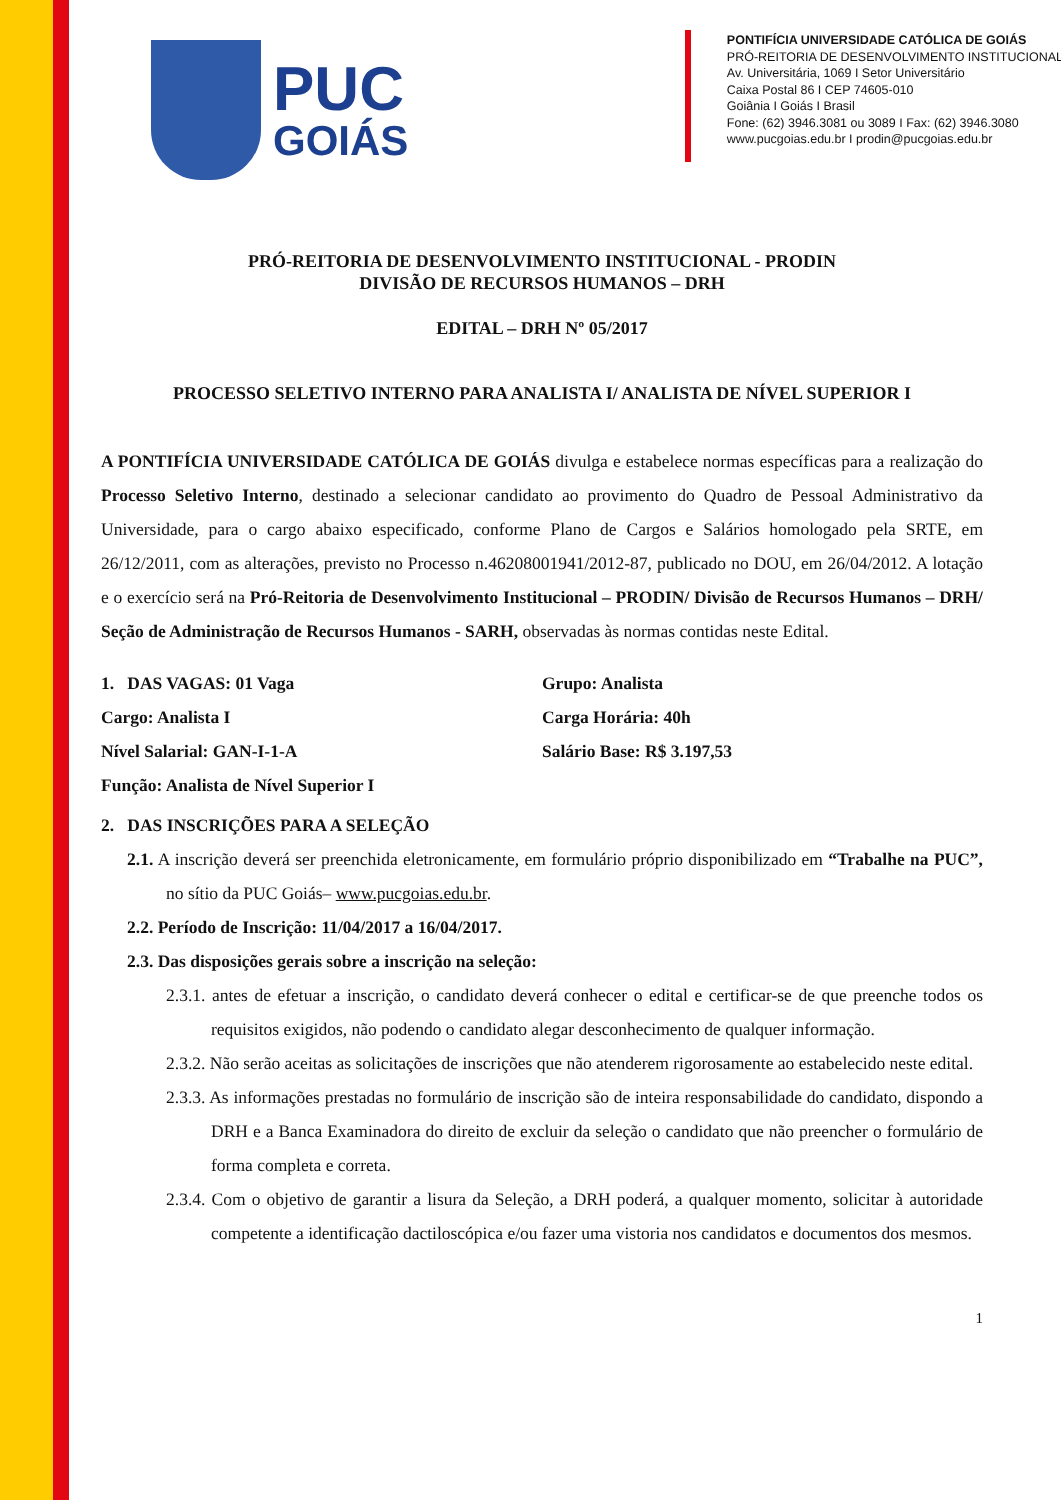PUC
GOIÁS
PONTIFÍCIA UNIVERSIDADE CATÓLICA DE GOIÁS
PRÓ-REITORIA DE DESENVOLVIMENTO INSTITUCIONAL
Av. Universitária, 1069 I Setor Universitário
Caixa Postal 86 I CEP 74605-010
Goiânia I Goiás I Brasil
Fone: (62) 3946.3081 ou 3089 I Fax: (62) 3946.3080
www.pucgoias.edu.br I prodin@pucgoias.edu.br
PRÓ-REITORIA DE DESENVOLVIMENTO INSTITUCIONAL - PRODIN
DIVISÃO DE RECURSOS HUMANOS – DRH
EDITAL – DRH Nº 05/2017
PROCESSO SELETIVO INTERNO PARA ANALISTA I/ ANALISTA DE NÍVEL SUPERIOR I
A PONTIFÍCIA UNIVERSIDADE CATÓLICA DE GOIÁS divulga e estabelece normas específicas para a realização do Processo Seletivo Interno, destinado a selecionar candidato ao provimento do Quadro de Pessoal Administrativo da Universidade, para o cargo abaixo especificado, conforme Plano de Cargos e Salários homologado pela SRTE, em 26/12/2011, com as alterações, previsto no Processo n.46208001941/2012-87, publicado no DOU, em 26/04/2012. A lotação e o exercício será na Pró-Reitoria de Desenvolvimento Institucional – PRODIN/ Divisão de Recursos Humanos – DRH/ Seção de Administração de Recursos Humanos - SARH, observadas às normas contidas neste Edital.
1. DAS VAGAS: 01 Vaga
Grupo: Analista
Cargo: Analista I
Carga Horária: 40h
Nível Salarial: GAN-I-1-A
Salário Base: R$ 3.197,53
Função: Analista de Nível Superior I
2. DAS INSCRIÇÕES PARA A SELEÇÃO
2.1. A inscrição deverá ser preenchida eletronicamente, em formulário próprio disponibilizado em “Trabalhe na PUC”, no sítio da PUC Goiás– www.pucgoias.edu.br.
2.2. Período de Inscrição: 11/04/2017 a 16/04/2017.
2.3. Das disposições gerais sobre a inscrição na seleção:
2.3.1. antes de efetuar a inscrição, o candidato deverá conhecer o edital e certificar-se de que preenche todos os requisitos exigidos, não podendo o candidato alegar desconhecimento de qualquer informação.
2.3.2. Não serão aceitas as solicitações de inscrições que não atenderem rigorosamente ao estabelecido neste edital.
2.3.3. As informações prestadas no formulário de inscrição são de inteira responsabilidade do candidato, dispondo a DRH e a Banca Examinadora do direito de excluir da seleção o candidato que não preencher o formulário de forma completa e correta.
2.3.4. Com o objetivo de garantir a lisura da Seleção, a DRH poderá, a qualquer momento, solicitar à autoridade competente a identificação dactiloscópica e/ou fazer uma vistoria nos candidatos e documentos dos mesmos.
1